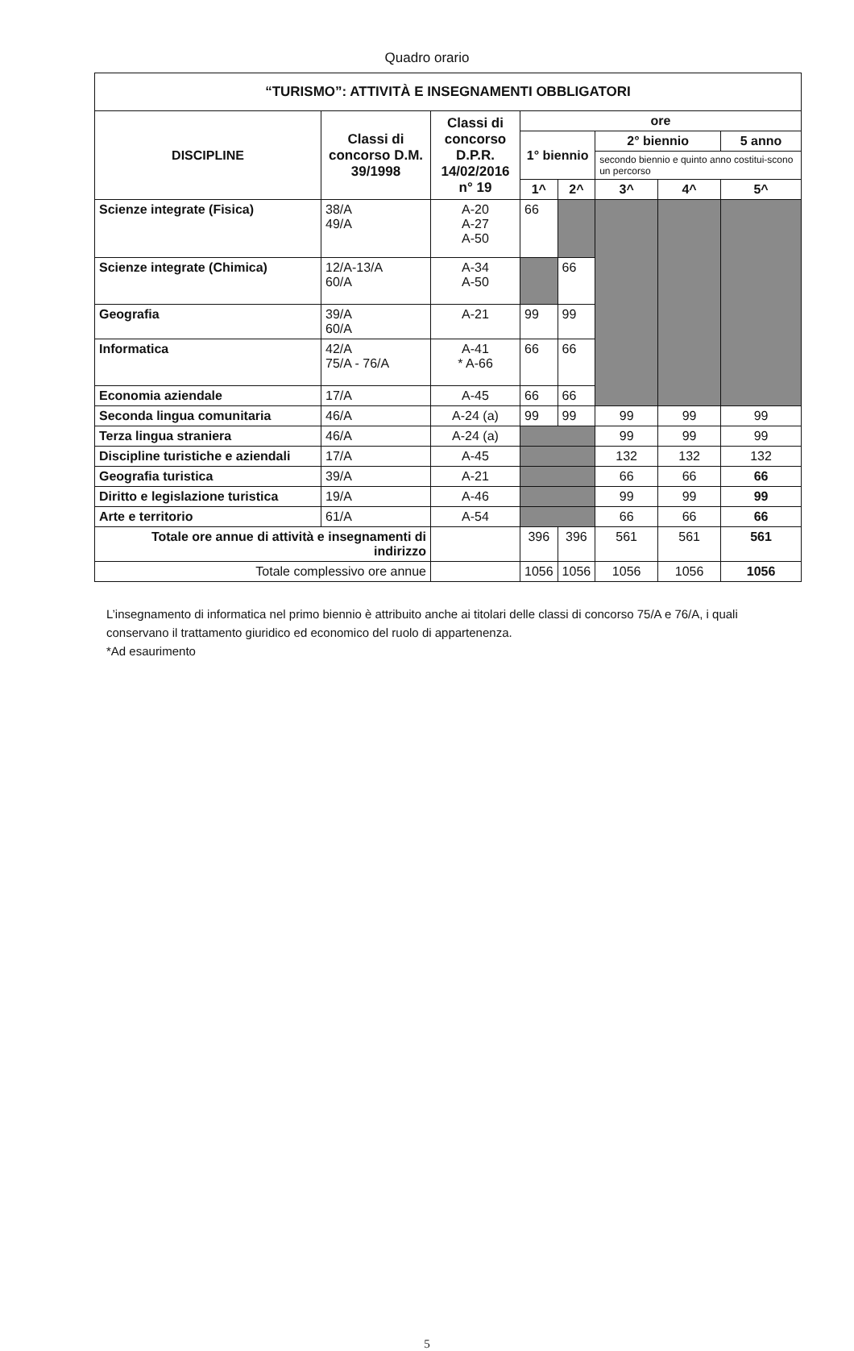Quadro orario
| “TURISMO”: ATTIVITÀ E INSEGNAMENTI OBBLIGATORI | | | | | | | |
| --- | --- | --- | --- | --- | --- | --- | --- |
| DISCIPLINE | Classi di concorso D.M. 39/1998 | Classi di concorso D.P.R. 14/02/2016 n° 19 | ore | | | | |
| | | | 1° biennio | | 2° biennio | | 5 anno |
| | | | | | secondo biennio e quinto anno costitui-scono un percorso | | |
| | | | 1^ | 2^ | 3^ | 4^ | 5^ |
| Scienze integrate (Fisica) | 38/A 49/A | A-20 A-27 A-50 | 66 | | | | |
| Scienze integrate (Chimica) | 12/A-13/A 60/A | A-34 A-50 | | 66 | | | |
| Geografia | 39/A 60/A | A-21 | 99 | 99 | | | |
| Informatica | 42/A 75/A - 76/A | A-41 * A-66 | 66 | 66 | | | |
| Economia aziendale | 17/A | A-45 | 66 | 66 | | | |
| Seconda lingua comunitaria | 46/A | A-24 (a) | 99 | 99 | 99 | 99 | 99 |
| Terza lingua straniera | 46/A | A-24 (a) | | | 99 | 99 | 99 |
| Discipline turistiche e aziendali | 17/A | A-45 | | | 132 | 132 | 132 |
| Geografia turistica | 39/A | A-21 | | | 66 | 66 | 66 |
| Diritto e legislazione turistica | 19/A | A-46 | | | 99 | 99 | 99 |
| Arte e territorio | 61/A | A-54 | | | 66 | 66 | 66 |
| Totale ore annue di attività e insegnamenti di indirizzo | | | 396 | 396 | 561 | 561 | 561 |
| Totale complessivo ore annue | | | 1056 | 1056 | 1056 | 1056 | 1056 |
L’insegnamento di informatica nel primo biennio è attribuito anche ai titolari delle classi di concorso 75/A e 76/A, i quali conservano il trattamento giuridico ed economico del ruolo di appartenenza.
*Ad esaurimento
5